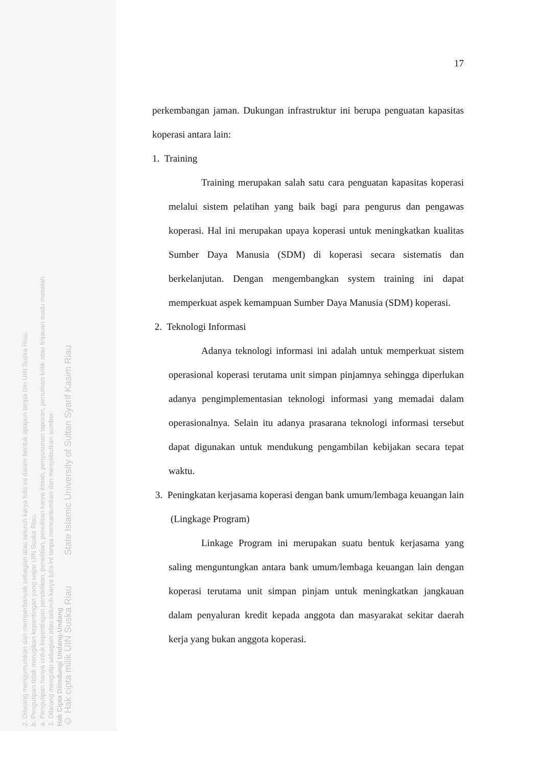2. Dilarang mengumumkan dan memperbanyak sebagian atau seluruh karya tulis ini dalam bentuk apapun tanpa izin UIN Suska Riau.
b. Pengutipan tidak merugikan kepentingan yang wajar UIN Suska Riau.
a. Pengutipan hanya untuk kepentingan pendidikan, penelitian, penulisan karya ilmiah, penyusunan laporan, penulisan kritik atau tinjauan suatu masalah.
1. Dilarang mengutip sebagian atau seluruh karya tulis ini tanpa mencantumkan dan menyebutkan sumber:
Hak Cipta Dilindungi Undang-Undang
© Hak cipta milik UIN Suska Riau State Islamic University of Sultan Syarif Kasim Riau
17
perkembangan jaman. Dukungan infrastruktur ini berupa penguatan kapasitas koperasi antara lain:
1. Training
Training merupakan salah satu cara penguatan kapasitas koperasi melalui sistem pelatihan yang baik bagi para pengurus dan pengawas koperasi. Hal ini merupakan upaya koperasi untuk meningkatkan kualitas Sumber Daya Manusia (SDM) di koperasi secara sistematis dan berkelanjutan. Dengan mengembangkan system training ini dapat memperkuat aspek kemampuan Sumber Daya Manusia (SDM) koperasi.
2. Teknologi Informasi
Adanya teknologi informasi ini adalah untuk memperkuat sistem operasional koperasi terutama unit simpan pinjamnya sehingga diperlukan adanya pengimplementasian teknologi informasi yang memadai dalam operasionalnya. Selain itu adanya prasarana teknologi informasi tersebut dapat digunakan untuk mendukung pengambilan kebijakan secara tepat waktu.
3. Peningkatan kerjasama koperasi dengan bank umum/lembaga keuangan lain (Lingkage Program)
Linkage Program ini merupakan suatu bentuk kerjasama yang saling menguntungkan antara bank umum/lembaga keuangan lain dengan koperasi terutama unit simpan pinjam untuk meningkatkan jangkauan dalam penyaluran kredit kepada anggota dan masyarakat sekitar daerah kerja yang bukan anggota koperasi.